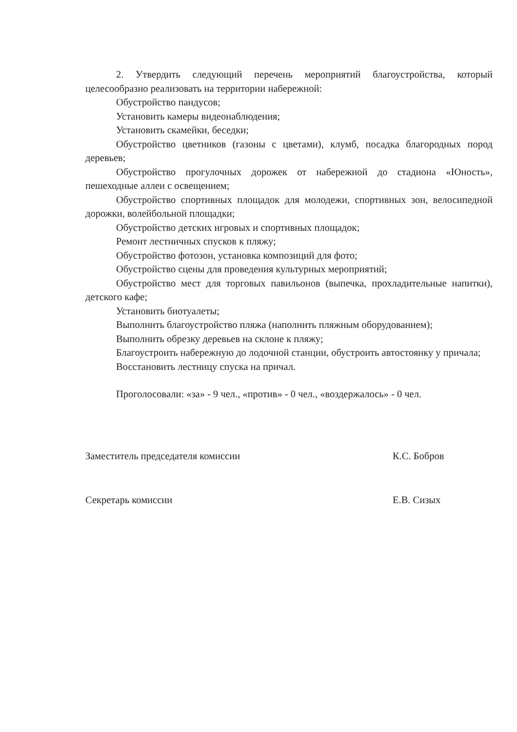2. Утвердить следующий перечень мероприятий благоустройства, который целесообразно реализовать на территории набережной:
Обустройство пандусов;
Установить камеры видеонаблюдения;
Установить скамейки, беседки;
Обустройство цветников (газоны с цветами), клумб, посадка благородных пород деревьев;
Обустройство прогулочных дорожек от набережной до стадиона «Юность», пешеходные аллеи с освещением;
Обустройство спортивных площадок для молодежи, спортивных зон, велосипедной дорожки, волейбольной площадки;
Обустройство детских игровых и спортивных площадок;
Ремонт лестничных спусков к пляжу;
Обустройство фотозон, установка композиций для фото;
Обустройство сцены для проведения культурных мероприятий;
Обустройство мест для торговых павильонов (выпечка, прохладительные напитки), детского кафе;
Установить биотуалеты;
Выполнить благоустройство пляжа (наполнить пляжным оборудованием);
Выполнить обрезку деревьев на склоне к пляжу;
Благоустроить набережную до лодочной станции, обустроить автостоянку у причала;
Восстановить лестницу спуска на причал.
Проголосовали: «за» - 9 чел., «против» - 0 чел., «воздержалось» - 0 чел.
Заместитель председателя комиссии К.С. Бобров
Секретарь комиссии Е.В. Сизых